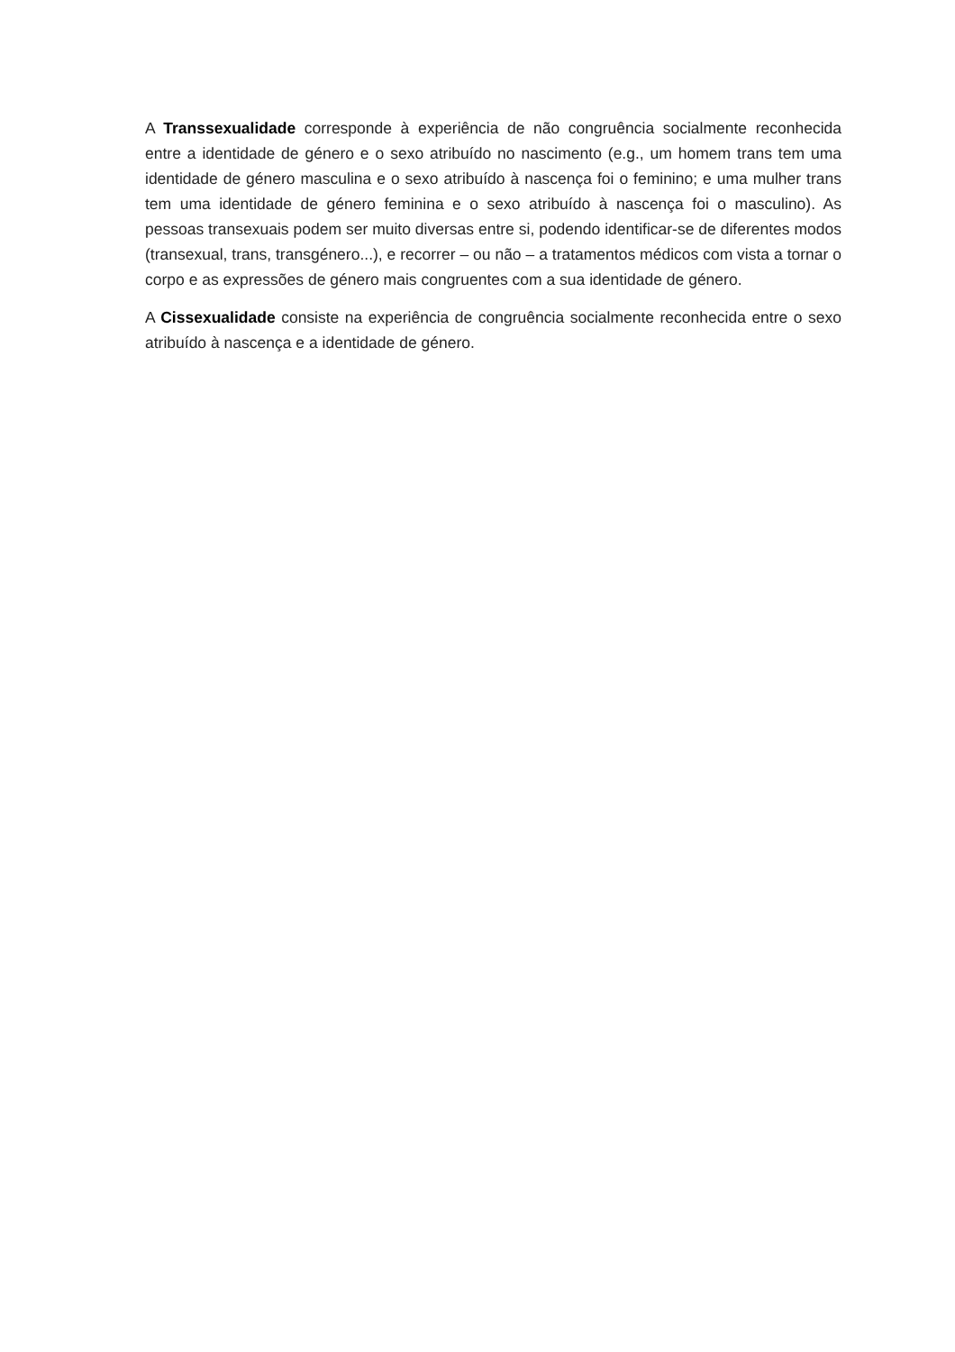A Transsexualidade corresponde à experiência de não congruência socialmente reconhecida entre a identidade de género e o sexo atribuído no nascimento (e.g., um homem trans tem uma identidade de género masculina e o sexo atribuído à nascença foi o feminino; e uma mulher trans tem uma identidade de género feminina e o sexo atribuído à nascença foi o masculino). As pessoas transexuais podem ser muito diversas entre si, podendo identificar-se de diferentes modos (transexual, trans, transgénero...), e recorrer – ou não – a tratamentos médicos com vista a tornar o corpo e as expressões de género mais congruentes com a sua identidade de género.
A Cissexualidade consiste na experiência de congruência socialmente reconhecida entre o sexo atribuído à nascença e a identidade de género.